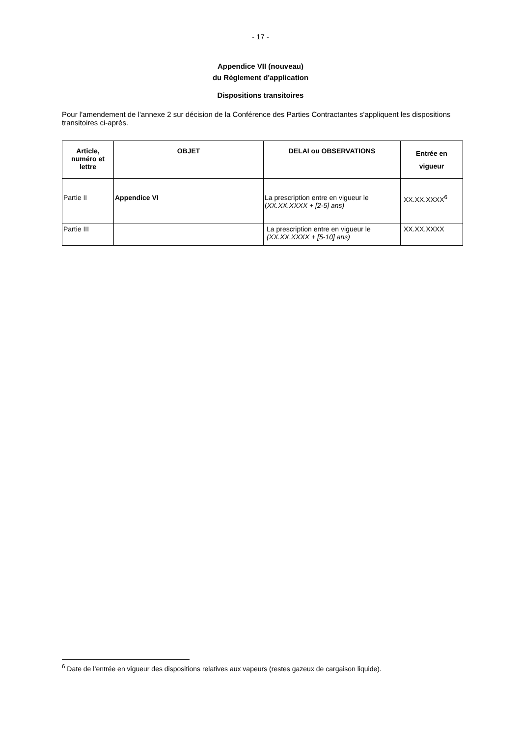- 17 -
Appendice VII (nouveau)
du Règlement d'application
Dispositions transitoires
Pour l'amendement de l'annexe 2 sur décision de la Conférence des Parties Contractantes s'appliquent les dispositions transitoires ci-après.
| Article, numéro et lettre | OBJET | DELAI ou OBSERVATIONS | Entrée en vigueur |
| --- | --- | --- | --- |
| Partie II | Appendice VI | La prescription entre en vigueur le ( XX.XX.XXXX + [2-5] ans) | XX.XX.XXXX<sup>6</sup> |
| Partie III | | La prescription entre en vigueur le (XX.XX.XXXX + [5-10] ans) | XX.XX.XXXX |
<sup>6</sup> Date de l’entrée en vigueur des dispositions relatives aux vapeurs (restes gazeux de cargaison liquide).